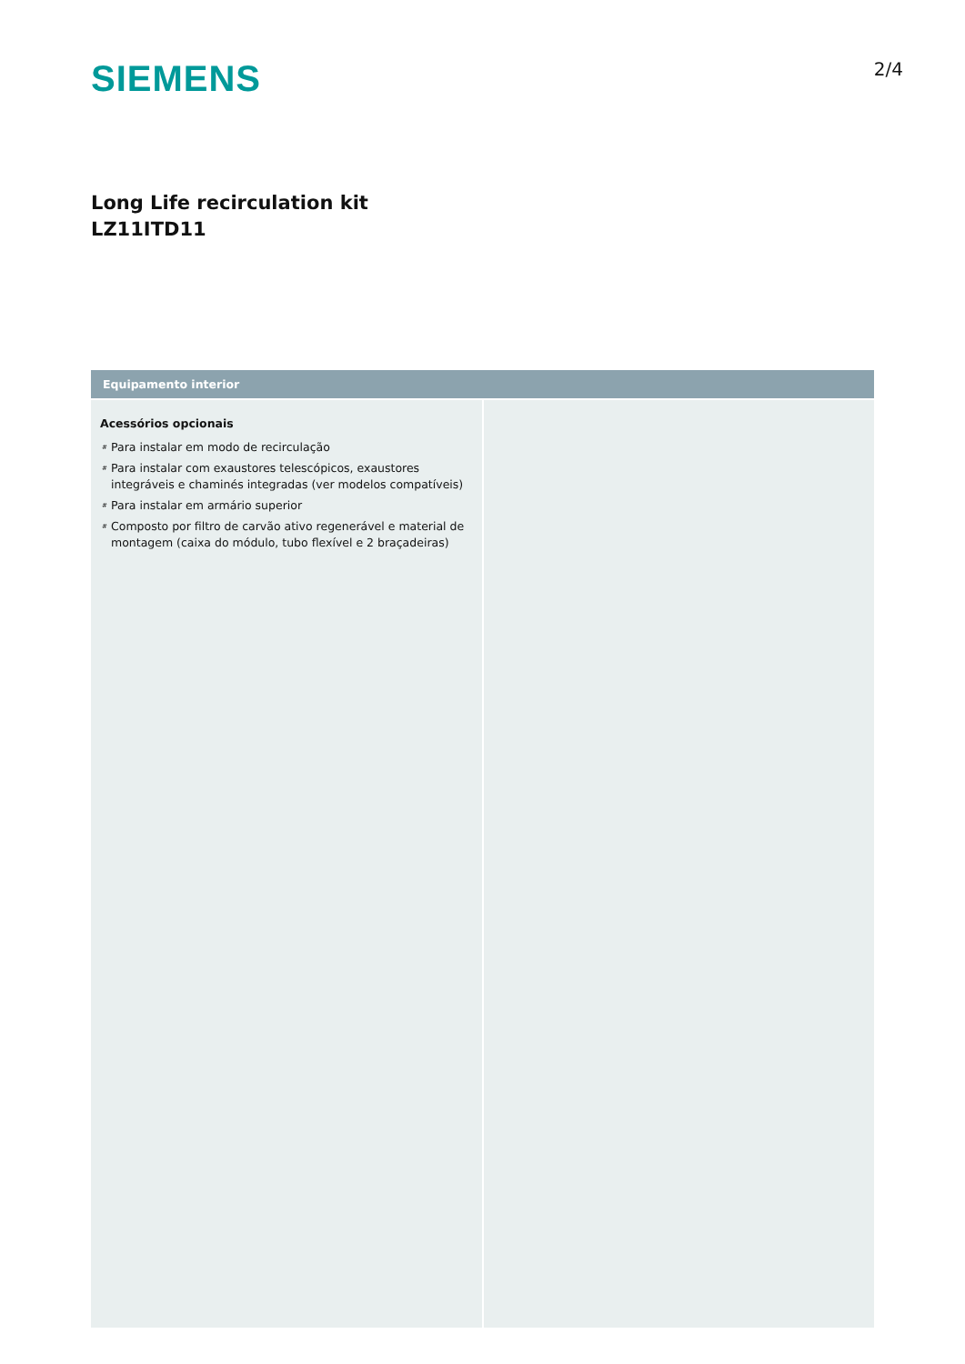SIEMENS
2/4
Long Life recirculation kit
LZ11ITD11
Equipamento interior
Acessórios opcionais
# Para instalar em modo de recirculação
# Para instalar com exaustores telescópicos, exaustores integráveis e chaminés integradas (ver modelos compatíveis)
# Para instalar em armário superior
# Composto por filtro de carvão ativo regenerável e material de montagem (caixa do módulo, tubo flexível e 2 braçadeiras)